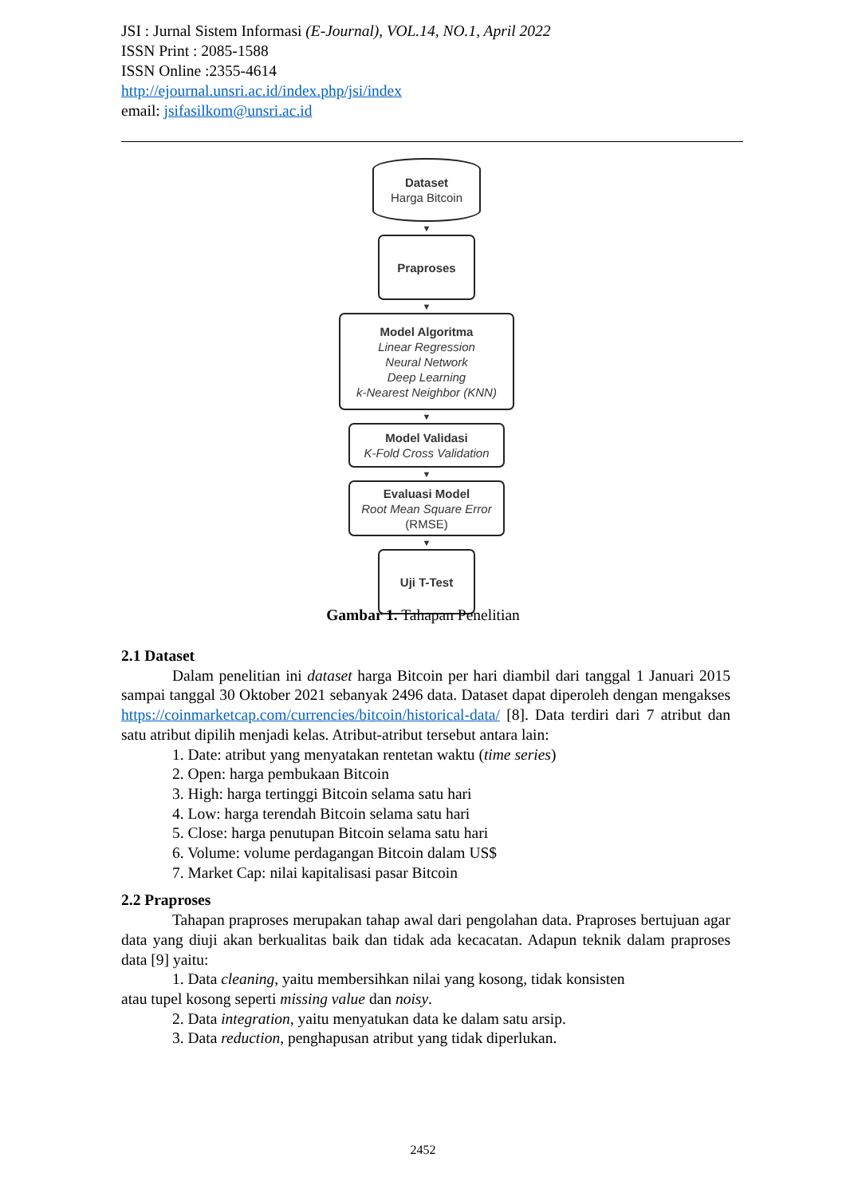JSI : Jurnal Sistem Informasi (E-Journal), VOL.14, NO.1, April 2022
ISSN Print : 2085-1588
ISSN Online :2355-4614
http://ejournal.unsri.ac.id/index.php/jsi/index
email: jsifasilkom@unsri.ac.id
Dataset
Harga Bitcoin
▼
Praproses
▼
Model Algoritma
Linear Regression
Neural Network
Deep Learning
k-Nearest Neighbor (KNN)
▼
Model Validasi
K-Fold Cross Validation
▼
Evaluasi Model
Root Mean Square Error
(RMSE)
▼
Uji T-Test
Gambar 1. Tahapan Penelitian
2.1 Dataset
Dalam penelitian ini dataset harga Bitcoin per hari diambil dari tanggal 1 Januari 2015 sampai tanggal 30 Oktober 2021 sebanyak 2496 data. Dataset dapat diperoleh dengan mengakses https://coinmarketcap.com/currencies/bitcoin/historical-data/ [8]. Data terdiri dari 7 atribut dan satu atribut dipilih menjadi kelas. Atribut-atribut tersebut antara lain:
1. Date: atribut yang menyatakan rentetan waktu (time series)
2. Open: harga pembukaan Bitcoin
3. High: harga tertinggi Bitcoin selama satu hari
4. Low: harga terendah Bitcoin selama satu hari
5. Close: harga penutupan Bitcoin selama satu hari
6. Volume: volume perdagangan Bitcoin dalam US$
7. Market Cap: nilai kapitalisasi pasar Bitcoin
2.2 Praproses
Tahapan praproses merupakan tahap awal dari pengolahan data. Praproses bertujuan agar data yang diuji akan berkualitas baik dan tidak ada kecacatan. Adapun teknik dalam praproses data [9] yaitu:
1. Data cleaning, yaitu membersihkan nilai yang kosong, tidak konsisten
atau tupel kosong seperti missing value dan noisy.
2. Data integration, yaitu menyatukan data ke dalam satu arsip.
3. Data reduction, penghapusan atribut yang tidak diperlukan.
2452